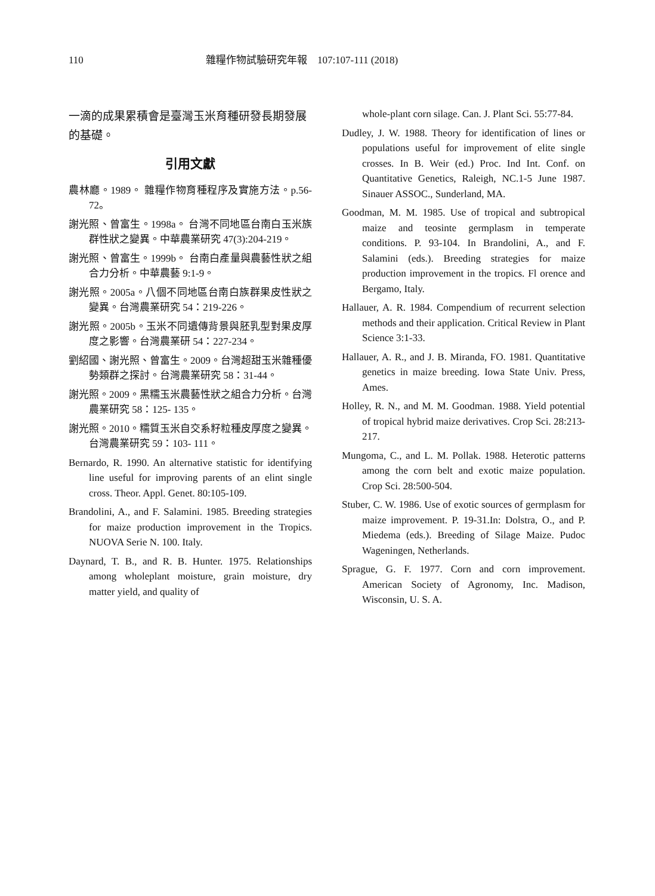110 雜糧作物試驗研究年報　107:107-111 (2018)
一滴的成果累積會是臺灣玉米育種研發長期發展的基礎。
引用文獻
農林廳。1989。 雜糧作物育種程序及實施方法。p.56-72。
謝光照、曾富生。1998a。 台灣不同地區台南白玉米族群性狀之變異。中華農業研究 47(3):204-219。
謝光照、曾富生。1999b。 台南白產量與農藝性狀之組合力分析。中華農藝 9:1-9。
謝光照。2005a。八個不同地區台南白族群果皮性狀之變異。台灣農業研究 54：219-226。
謝光照。2005b。玉米不同遺傳背景與胚乳型對果皮厚度之影響。台灣農業研 54：227-234。
劉紹國、謝光照、曾富生。2009。台灣超甜玉米雜種優勢類群之探討。台灣農業研究 58：31-44。
謝光照。2009。黑糯玉米農藝性狀之組合力分析。台灣農業研究 58：125- 135。
謝光照。2010。糯質玉米自交系籽粒種皮厚度之變異。台灣農業研究 59：103- 111。
Bernardo, R. 1990. An alternative statistic for identifying line useful for improving parents of an elint single cross. Theor. Appl. Genet. 80:105-109.
Brandolini, A., and F. Salamini. 1985. Breeding strategies for maize production improvement in the Tropics. NUOVA Serie N. 100. Italy.
Daynard, T. B., and R. B. Hunter. 1975. Relationships among wholeplant moisture, grain moisture, dry matter yield, and quality of
whole-plant corn silage. Can. J. Plant Sci. 55:77-84.
Dudley, J. W. 1988. Theory for identification of lines or populations useful for improvement of elite single crosses. In B. Weir (ed.) Proc. Ind Int. Conf. on Quantitative Genetics, Raleigh, NC.1-5 June 1987. Sinauer ASSOC., Sunderland, MA.
Goodman, M. M. 1985. Use of tropical and subtropical maize and teosinte germplasm in temperate conditions. P. 93-104. In Brandolini, A., and F. Salamini (eds.). Breeding strategies for maize production improvement in the tropics. Fl orence and Bergamo, Italy.
Hallauer, A. R. 1984. Compendium of recurrent selection methods and their application. Critical Review in Plant Science 3:1-33.
Hallauer, A. R., and J. B. Miranda, FO. 1981. Quantitative genetics in maize breeding. Iowa State Univ. Press, Ames.
Holley, R. N., and M. M. Goodman. 1988. Yield potential of tropical hybrid maize derivatives. Crop Sci. 28:213-217.
Mungoma, C., and L. M. Pollak. 1988. Heterotic patterns among the corn belt and exotic maize population. Crop Sci. 28:500-504.
Stuber, C. W. 1986. Use of exotic sources of germplasm for maize improvement. P. 19-31.In: Dolstra, O., and P. Miedema (eds.). Breeding of Silage Maize. Pudoc Wageningen, Netherlands.
Sprague, G. F. 1977. Corn and corn improvement. American Society of Agronomy, Inc. Madison, Wisconsin, U. S. A.